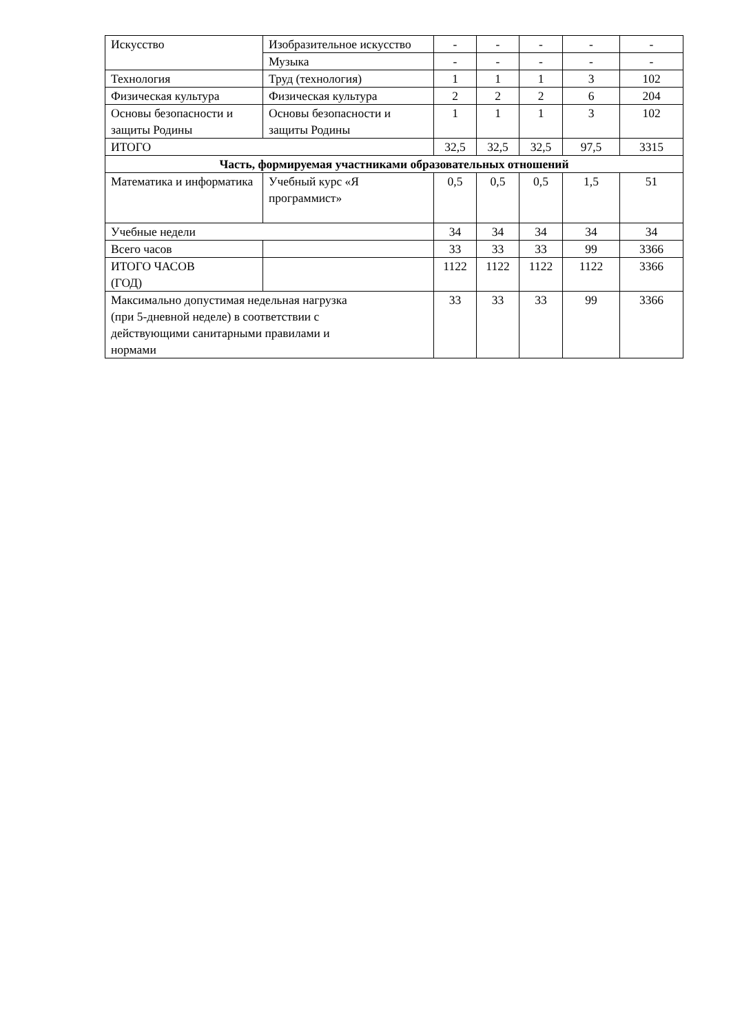| Искусство | Изобразительное искусство | - | - | - | - | - |
| | Музыка | - | - | - | - | - |
| Технология | Труд (технология) | 1 | 1 | 1 | 3 | 102 |
| Физическая культура | Физическая культура | 2 | 2 | 2 | 6 | 204 |
| Основы безопасности и защиты Родины | Основы безопасности и защиты Родины | 1 | 1 | 1 | 3 | 102 |
| ИТОГО | | 32,5 | 32,5 | 32,5 | 97,5 | 3315 |
| Часть, формируемая участниками образовательных отношений | | | | | | |
| Математика и информатика | Учебный курс «Я программист» | 0,5 | 0,5 | 0,5 | 1,5 | 51 |
| Учебные недели | | 34 | 34 | 34 | 34 | 34 |
| Всего часов | | 33 | 33 | 33 | 99 | 3366 |
| ИТОГО ЧАСОВ (ГОД) | | 1122 | 1122 | 1122 | 1122 | 3366 |
| Максимально допустимая недельная нагрузка (при 5-дневной неделе) в соответствии с действующими санитарными правилами и нормами | | 33 | 33 | 33 | 99 | 3366 |